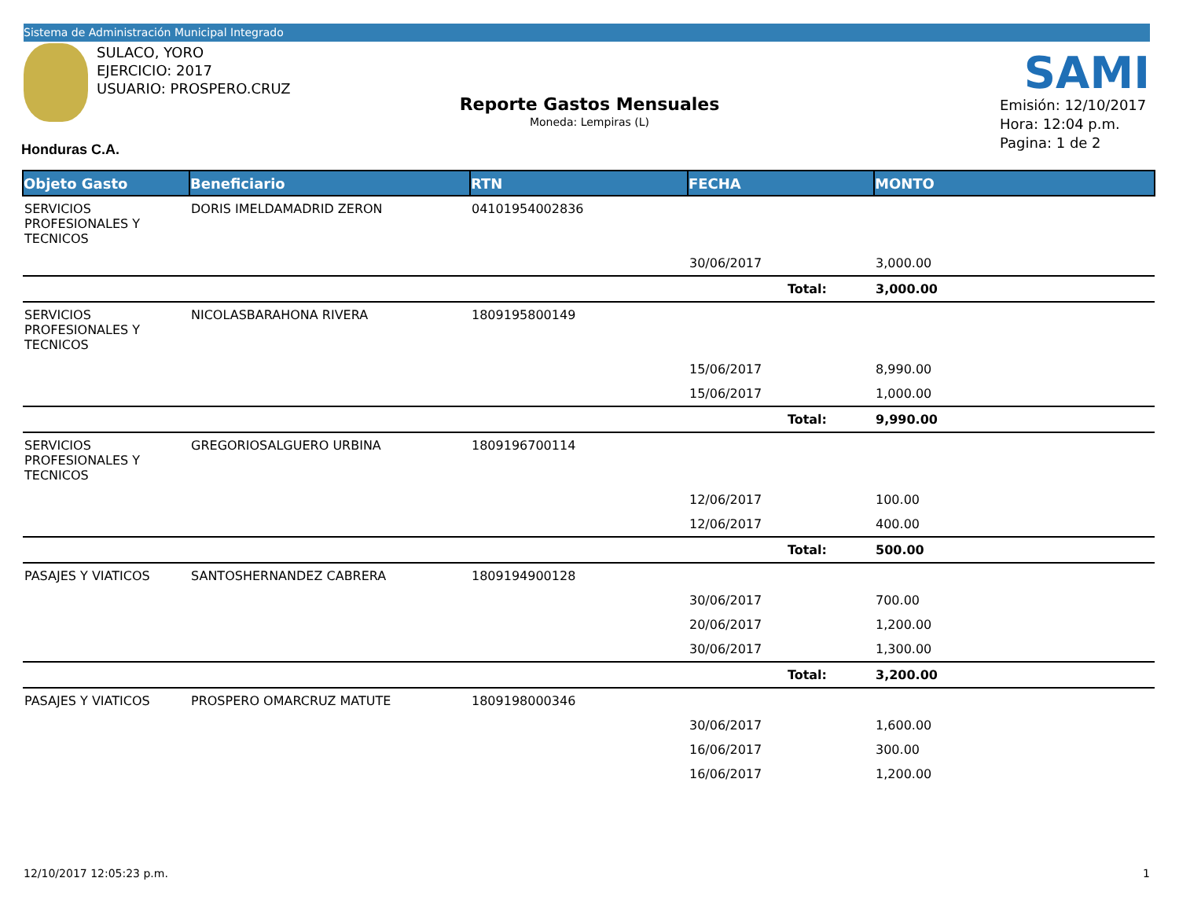Sistema de Administración Municipal Integrado
SULACO, YORO
EJERCICIO: 2017
USUARIO: PROSPERO.CRUZ
SAMI
Reporte Gastos Mensuales
Moneda: Lempiras (L)
Emisión: 12/10/2017
Hora: 12:04 p.m.
Pagina: 1 de 2
Honduras C.A.
| Objeto Gasto | Beneficiario | RTN | FECHA | MONTO |
| --- | --- | --- | --- | --- |
| SERVICIOS PROFESIONALES Y TECNICOS | DORIS IMELDAMADRID ZERON | 04101954002836 | | |
| | | | 30/06/2017 | 3,000.00 |
| | | | Total: | 3,000.00 |
| SERVICIOS PROFESIONALES Y TECNICOS | NICOLASBARAHONA RIVERA | 1809195800149 | | |
| | | | 15/06/2017 | 8,990.00 |
| | | | 15/06/2017 | 1,000.00 |
| | | | Total: | 9,990.00 |
| SERVICIOS PROFESIONALES Y TECNICOS | GREGORIOSALGUERO URBINA | 1809196700114 | | |
| | | | 12/06/2017 | 100.00 |
| | | | 12/06/2017 | 400.00 |
| | | | Total: | 500.00 |
| PASAJES Y VIATICOS | SANTOSHERNANDEZ CABRERA | 1809194900128 | | |
| | | | 30/06/2017 | 700.00 |
| | | | 20/06/2017 | 1,200.00 |
| | | | 30/06/2017 | 1,300.00 |
| | | | Total: | 3,200.00 |
| PASAJES Y VIATICOS | PROSPERO OMARCRUZ MATUTE | 1809198000346 | | |
| | | | 30/06/2017 | 1,600.00 |
| | | | 16/06/2017 | 300.00 |
| | | | 16/06/2017 | 1,200.00 |
12/10/2017 12:05:23 p.m. 1